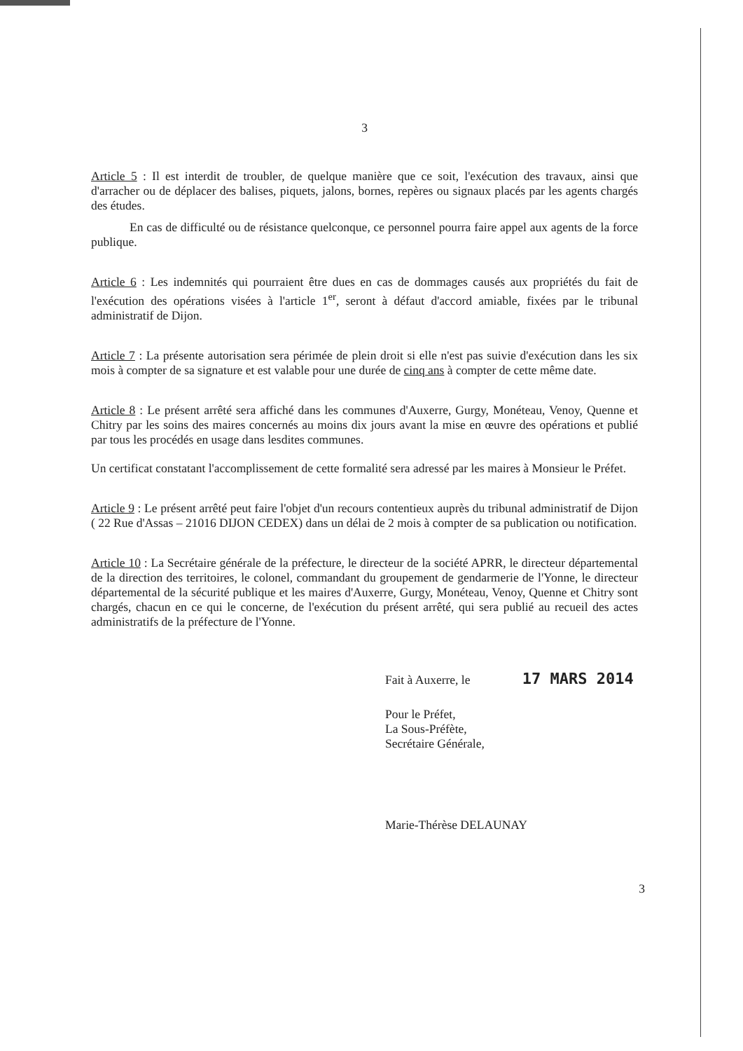3
Article 5 : Il est interdit de troubler, de quelque manière que ce soit, l'exécution des travaux, ainsi que d'arracher ou de déplacer des balises, piquets, jalons, bornes, repères ou signaux placés par les agents chargés des études.
En cas de difficulté ou de résistance quelconque, ce personnel pourra faire appel aux agents de la force publique.
Article 6 : Les indemnités qui pourraient être dues en cas de dommages causés aux propriétés du fait de l'exécution des opérations visées à l'article 1<sup>er</sup>, seront à défaut d'accord amiable, fixées par le tribunal administratif de Dijon.
Article 7 : La présente autorisation sera périmée de plein droit si elle n'est pas suivie d'exécution dans les six mois à compter de sa signature et est valable pour une durée de cinq ans à compter de cette même date.
Article 8 : Le présent arrêté sera affiché dans les communes d'Auxerre, Gurgy, Monéteau, Venoy, Quenne et Chitry par les soins des maires concernés au moins dix jours avant la mise en œuvre des opérations et publié par tous les procédés en usage dans lesdites communes.
Un certificat constatant l'accomplissement de cette formalité sera adressé par les maires à Monsieur le Préfet.
Article 9 : Le présent arrêté peut faire l'objet d'un recours contentieux auprès du tribunal administratif de Dijon ( 22 Rue d'Assas – 21016 DIJON CEDEX) dans un délai de 2 mois à compter de sa publication ou notification.
Article 10 : La Secrétaire générale de la préfecture, le directeur de la société APRR, le directeur départemental de la direction des territoires, le colonel, commandant du groupement de gendarmerie de l'Yonne, le directeur départemental de la sécurité publique et les maires d'Auxerre, Gurgy, Monéteau, Venoy, Quenne et Chitry sont chargés, chacun en ce qui le concerne, de l'exécution du présent arrêté, qui sera publié au recueil des actes administratifs de la préfecture de l'Yonne.
Fait à Auxerre, le 17 MARS 2014
Pour le Préfet,
La Sous-Préfète,
Secrétaire Générale,
Marie-Thérèse DELAUNAY
3